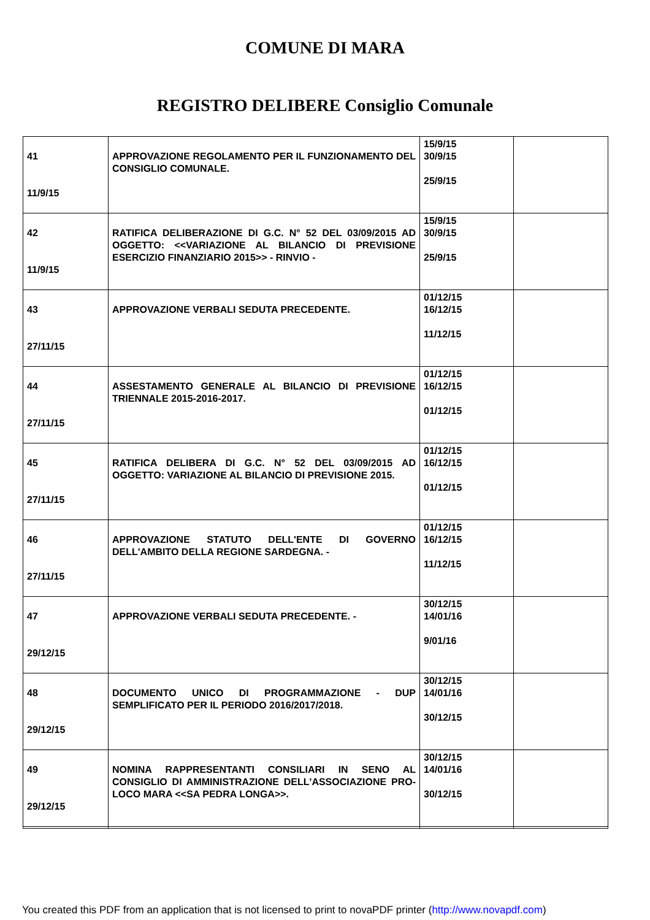COMUNE DI MARA
REGISTRO DELIBERE Consiglio Comunale
| 41 11/9/15 | APPROVAZIONE REGOLAMENTO PER IL FUNZIONAMENTO DEL CONSIGLIO COMUNALE. | 15/9/15 30/9/15 25/9/15 | |
| 42 11/9/15 | RATIFICA DELIBERAZIONE DI G.C. N° 52 DEL 03/09/2015 AD OGGETTO: <<VARIAZIONE AL BILANCIO DI PREVISIONE ESERCIZIO FINANZIARIO 2015>> - RINVIO - | 15/9/15 30/9/15 25/9/15 | |
| 43 27/11/15 | APPROVAZIONE VERBALI SEDUTA PRECEDENTE. | 01/12/15 16/12/15 11/12/15 | |
| 44 27/11/15 | ASSESTAMENTO GENERALE AL BILANCIO DI PREVISIONE TRIENNALE 2015-2016-2017. | 01/12/15 16/12/15 01/12/15 | |
| 45 27/11/15 | RATIFICA DELIBERA DI G.C. N° 52 DEL 03/09/2015 AD OGGETTO: VARIAZIONE AL BILANCIO DI PREVISIONE 2015. | 01/12/15 16/12/15 01/12/15 | |
| 46 27/11/15 | APPROVAZIONE STATUTO DELL'ENTE DI GOVERNO DELL'AMBITO DELLA REGIONE SARDEGNA. - | 01/12/15 16/12/15 11/12/15 | |
| 47 29/12/15 | APPROVAZIONE VERBALI SEDUTA PRECEDENTE. - | 30/12/15 14/01/16 9/01/16 | |
| 48 29/12/15 | DOCUMENTO UNICO DI PROGRAMMAZIONE - DUP SEMPLIFICATO PER IL PERIODO 2016/2017/2018. | 30/12/15 14/01/16 30/12/15 | |
| 49 29/12/15 | NOMINA RAPPRESENTANTI CONSILIARI IN SENO AL CONSIGLIO DI AMMINISTRAZIONE DELL'ASSOCIAZIONE PRO-LOCO MARA <<SA PEDRA LONGA>>. | 30/12/15 14/01/16 30/12/15 | |
You created this PDF from an application that is not licensed to print to novaPDF printer (http://www.novapdf.com)